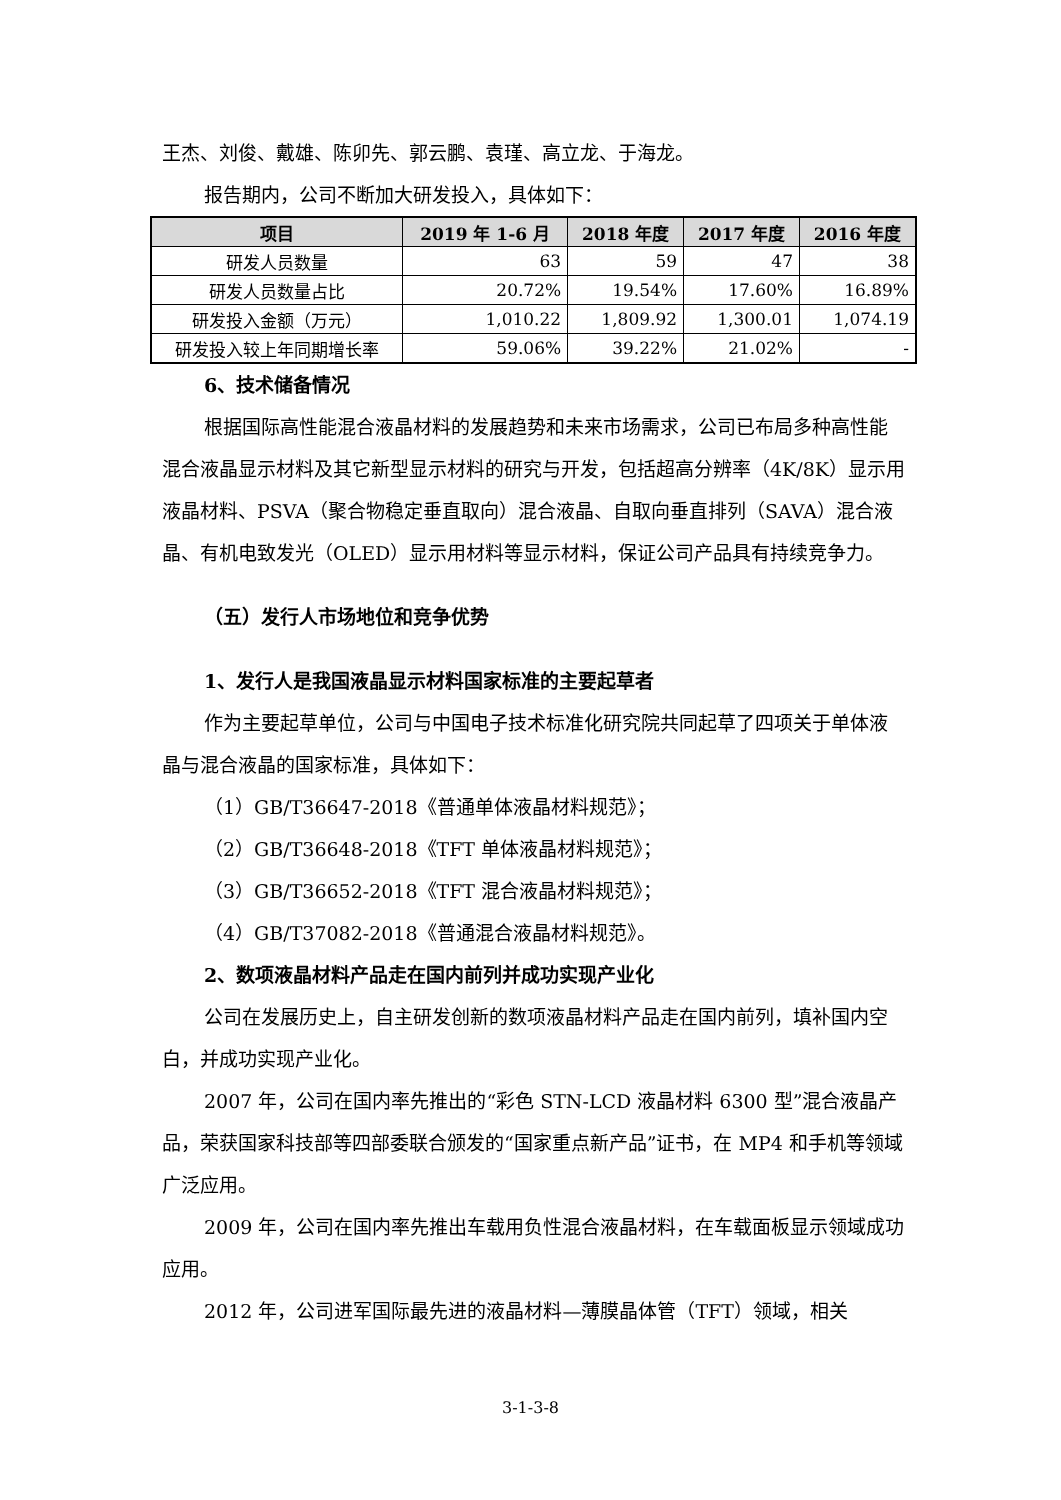王杰、刘俊、戴雄、陈卯先、郭云鹏、袁瑾、高立龙、于海龙。
报告期内，公司不断加大研发投入，具体如下：
| 项目 | 2019 年 1-6 月 | 2018 年度 | 2017 年度 | 2016 年度 |
| --- | --- | --- | --- | --- |
| 研发人员数量 | 63 | 59 | 47 | 38 |
| 研发人员数量占比 | 20.72% | 19.54% | 17.60% | 16.89% |
| 研发投入金额（万元） | 1,010.22 | 1,809.92 | 1,300.01 | 1,074.19 |
| 研发投入较上年同期增长率 | 59.06% | 39.22% | 21.02% | - |
6、技术储备情况
根据国际高性能混合液晶材料的发展趋势和未来市场需求，公司已布局多种高性能混合液晶显示材料及其它新型显示材料的研究与开发，包括超高分辨率（4K/8K）显示用液晶材料、PSVA（聚合物稳定垂直取向）混合液晶、自取向垂直排列（SAVA）混合液晶、有机电致发光（OLED）显示用材料等显示材料，保证公司产品具有持续竞争力。
（五）发行人市场地位和竞争优势
1、发行人是我国液晶显示材料国家标准的主要起草者
作为主要起草单位，公司与中国电子技术标准化研究院共同起草了四项关于单体液晶与混合液晶的国家标准，具体如下：
（1）GB/T36647-2018《普通单体液晶材料规范》；
（2）GB/T36648-2018《TFT 单体液晶材料规范》；
（3）GB/T36652-2018《TFT 混合液晶材料规范》；
（4）GB/T37082-2018《普通混合液晶材料规范》。
2、数项液晶材料产品走在国内前列并成功实现产业化
公司在发展历史上，自主研发创新的数项液晶材料产品走在国内前列，填补国内空白，并成功实现产业化。
2007 年，公司在国内率先推出的“彩色 STN-LCD 液晶材料 6300 型”混合液晶产品，荣获国家科技部等四部委联合颁发的“国家重点新产品”证书，在 MP4 和手机等领域广泛应用。
2009 年，公司在国内率先推出车载用负性混合液晶材料，在车载面板显示领域成功应用。
2012 年，公司进军国际最先进的液晶材料—薄膜晶体管（TFT）领域，相关
3-1-3-8